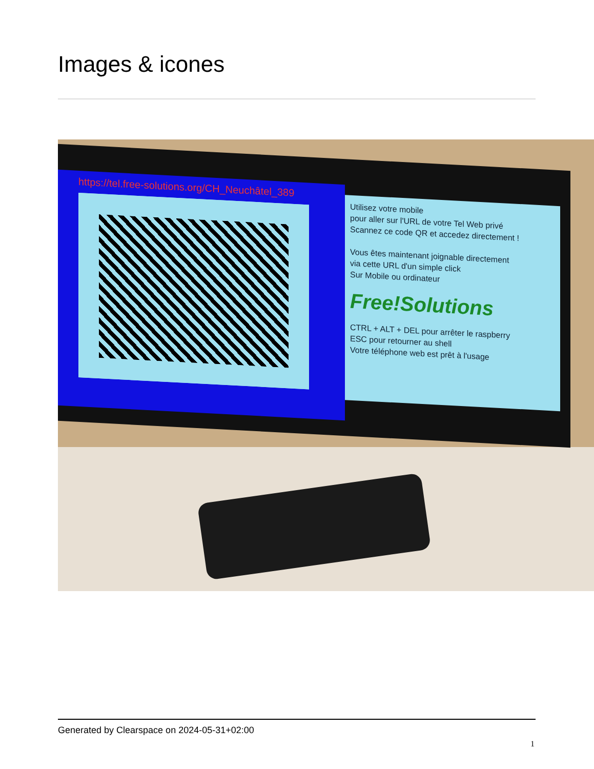Images & icones
https://tel.free-solutions.org/CH_Neuchâtel_389
Utilisez votre mobile
pour aller sur l'URL de votre Tel Web privé
Scannez ce code QR et accedez directement !
Vous êtes maintenant joignable directement
via cette URL d'un simple click
Sur Mobile ou ordinateur
Free!Solutions
CTRL + ALT + DEL pour arrêter le raspberry
ESC pour retourner au shell
Votre téléphone web est prêt à l'usage
Generated by Clearspace on 2024-05-31+02:00
1